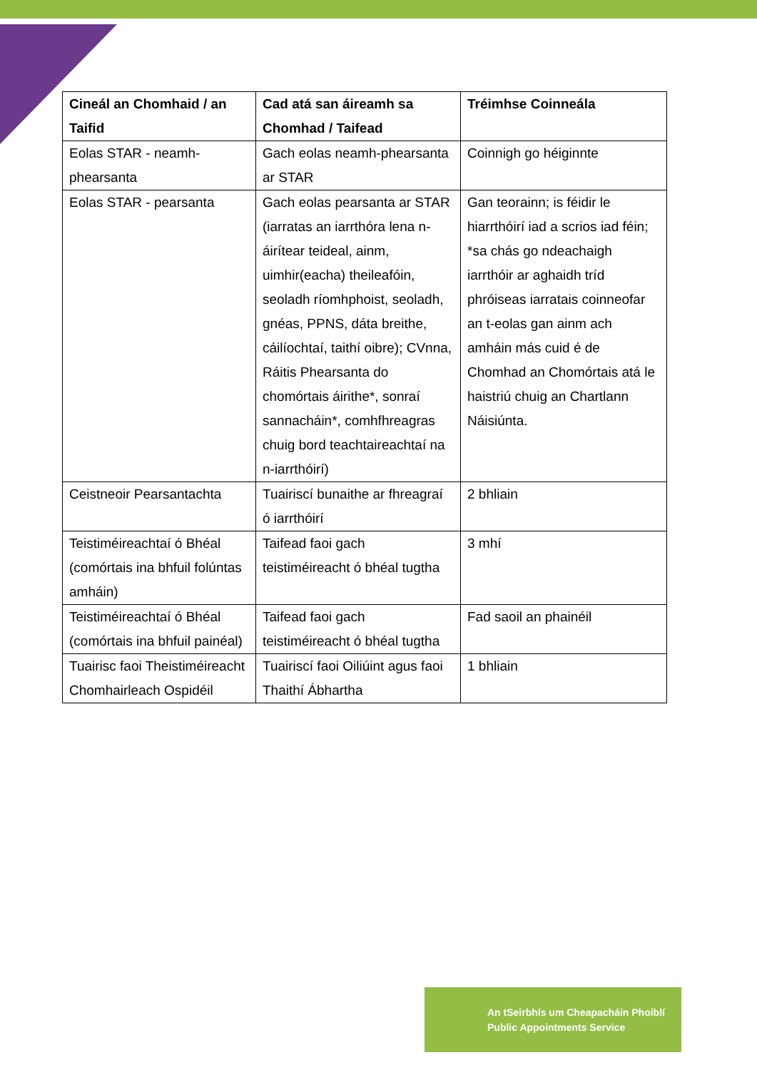| Cineál an Chomhaid / an Taifid | Cad atá san áireamh sa Chomhad / Taifead | Tréimhse Coinneála |
| --- | --- | --- |
| Eolas STAR - neamh-phearsanta | Gach eolas neamh-phearsanta ar STAR | Coinnigh go héiginnte |
| Eolas STAR - pearsanta | Gach eolas pearsanta ar STAR (iarratas an iarrthóra lena n-áirítear teideal, ainm, uimhir(eacha) theileafóin, seoladh ríomhphoist, seoladh, gnéas, PPNS, dáta breithe, cáilíochtaí, taithí oibre); CVnna, Ráitis Phearsanta do chomórtais áirithe*, sonraí sannacháin*, comhfhreagras chuig bord teachtaireachtaí na n-iarrthóirí) | Gan teorainn; is féidir le hiarrthóirí iad a scrios iad féin; *sa chás go ndeachaigh iarrthóir ar aghaidh tríd phróiseas iarratais coinneofar an t-eolas gan ainm ach amháin más cuid é de Chomhad an Chomórtais atá le haistriú chuig an Chartlann Náisiúnta. |
| Ceistneoir Pearsantachta | Tuairiscí bunaithe ar fhreagraí ó iarrthóirí | 2 bhliain |
| Teistiméireachtaí ó Bhéal (comórtais ina bhfuil folúntas amháin) | Taifead faoi gach teistiméireacht ó bhéal tugtha | 3 mhí |
| Teistiméireachtaí ó Bhéal (comórtais ina bhfuil painéal) | Taifead faoi gach teistiméireacht ó bhéal tugtha | Fad saoil an phainéil |
| Tuairisc faoi Theistiméireacht Chomhairleach Ospidéil | Tuairiscí faoi Oiliúint agus faoi Thaithí Ábhartha | 1 bhliain |
An tSeirbhís um Cheapacháin Phoiblí
Public Appointments Service